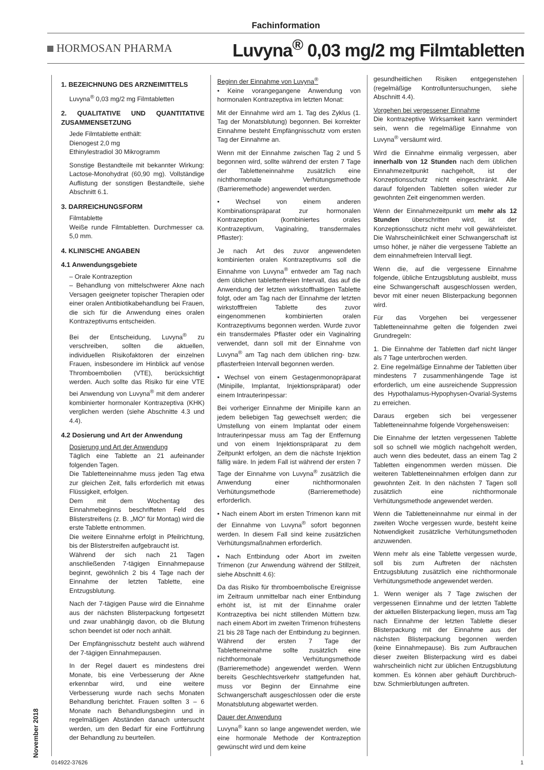Fachinformation
HORMOSAN PHARMA
Luvyna<sup>®</sup> 0,03 mg/2 mg Filmtabletten
1. BEZEICHNUNG DES ARZNEIMITTELS
Luvyna<sup>®</sup> 0,03 mg/2 mg Filmtabletten
2. QUALITATIVE UND QUANTITATIVE ZUSAMMENSETZUNG
Jede Filmtablette enthält:
Dienogest 2,0 mg
Ethinylestradiol 30 Mikrogramm
Sonstige Bestandteile mit bekannter Wirkung: Lactose-Monohydrat (60,90 mg). Vollständige Auflistung der sonstigen Bestandteile, siehe Abschnitt 6.1.
3. DARREICHUNGSFORM
Filmtablette
Weiße runde Filmtabletten. Durchmesser ca. 5,0 mm.
4. KLINISCHE ANGABEN
4.1 Anwendungsgebiete
– Orale Kontrazeption
– Behandlung von mittelschwerer Akne nach Versagen geeigneter topischer Therapien oder einer oralen Antibiotikabehandlung bei Frauen, die sich für die Anwendung eines oralen Kontrazeptivums entscheiden.
Bei der Entscheidung, Luvyna<sup>®</sup> zu verschreiben, sollten die aktuellen, individuellen Risikofaktoren der einzelnen Frauen, insbesondere im Hinblick auf venöse Thromboembolien (VTE), berücksichtigt werden. Auch sollte das Risiko für eine VTE bei Anwendung von Luvyna<sup>®</sup> mit dem anderer kombinierter hormonaler Kontrazeptiva (KHK) verglichen werden (siehe Abschnitte 4.3 und 4.4).
4.2 Dosierung und Art der Anwendung
Dosierung und Art der Anwendung
Täglich eine Tablette an 21 aufeinander folgenden Tagen.
Die Tabletteneinnahme muss jeden Tag etwa zur gleichen Zeit, falls erforderlich mit etwas Flüssigkeit, erfolgen.
Dem mit dem Wochentag des Einnahmebeginns beschrifteten Feld des Blisterstreifens (z. B. „MO“ für Montag) wird die erste Tablette entnommen.
Die weitere Einnahme erfolgt in Pfeilrichtung, bis der Blisterstreifen aufgebraucht ist.
Während der sich nach 21 Tagen anschließenden 7-tägigen Einnahmepause beginnt, gewöhnlich 2 bis 4 Tage nach der Einnahme der letzten Tablette, eine Entzugsblutung.
Nach der 7-tägigen Pause wird die Einnahme aus der nächsten Blisterpackung fortgesetzt und zwar unabhängig davon, ob die Blutung schon beendet ist oder noch anhält.
Der Empfängnisschutz besteht auch während der 7-tägigen Einnahmepausen.
In der Regel dauert es mindestens drei Monate, bis eine Verbesserung der Akne erkennbar wird, und eine weitere Verbesserung wurde nach sechs Monaten Behandlung berichtet. Frauen sollten 3 – 6 Monate nach Behandlungsbeginn und in regelmäßigen Abständen danach untersucht werden, um den Bedarf für eine Fortführung der Behandlung zu beurteilen.
Beginn der Einnahme von Luvyna<sup>®</sup>
• Keine vorangegangene Anwendung von hormonalen Kontrazeptiva im letzten Monat:
Mit der Einnahme wird am 1. Tag des Zyklus (1. Tag der Monatsblutung) begonnen. Bei korrekter Einnahme besteht Empfängnisschutz vom ersten Tag der Einnahme an.
Wenn mit der Einnahme zwischen Tag 2 und 5 begonnen wird, sollte während der ersten 7 Tage der Tabletteneinnahme zusätzlich eine nichthormonale Verhütungsmethode (Barrieremethode) angewendet werden.
• Wechsel von einem anderen Kombinationspräparat zur hormonalen Kontrazeption (kombiniertes orales Kontrazeptivum, Vaginalring, transdermales Pflaster):
Je nach Art des zuvor angewendeten kombinierten oralen Kontrazeptivums soll die Einnahme von Luvyna<sup>®</sup> entweder am Tag nach dem üblichen tablettenfreien Intervall, das auf die Anwendung der letzten wirkstoffhaltigen Tablette folgt, oder am Tag nach der Einnahme der letzten wirkstofffreien Tablette des zuvor eingenommenen kombinierten oralen Kontrazeptivums begonnen werden. Wurde zuvor ein transdermales Pflaster oder ein Vaginalring verwendet, dann soll mit der Einnahme von Luvyna<sup>®</sup> am Tag nach dem üblichen ring- bzw. pflasterfreien Intervall begonnen werden.
• Wechsel von einem Gestagenmonopräparat (Minipille, Implantat, Injektionspräparat) oder einem Intrauterinpessar:
Bei vorheriger Einnahme der Minipille kann an jedem beliebigen Tag gewechselt werden; die Umstellung von einem Implantat oder einem Intrauterinpessar muss am Tag der Entfernung und von einem Injektionspräparat zu dem Zeitpunkt erfolgen, an dem die nächste Injektion fällig wäre. In jedem Fall ist während der ersten 7 Tage der Einnahme von Luvyna<sup>®</sup> zusätzlich die Anwendung einer nichthormonalen Verhütungsmethode (Barrieremethode) erforderlich.
• Nach einem Abort im ersten Trimenon kann mit der Einnahme von Luvyna<sup>®</sup> sofort begonnen werden. In diesem Fall sind keine zusätzlichen Verhütungsmaßnahmen erforderlich.
• Nach Entbindung oder Abort im zweiten Trimenon (zur Anwendung während der Stillzeit, siehe Abschnitt 4.6):
Da das Risiko für thromboembolische Ereignisse im Zeitraum unmittelbar nach einer Entbindung erhöht ist, ist mit der Einnahme oraler Kontrazeptiva bei nicht stillenden Müttern bzw. nach einem Abort im zweiten Trimenon frühestens 21 bis 28 Tage nach der Entbindung zu beginnen. Während der ersten 7 Tage der Tabletteneinnahme sollte zusätzlich eine nichthormonale Verhütungsmethode (Barrieremethode) angewendet werden. Wenn bereits Geschlechtsverkehr stattgefunden hat, muss vor Beginn der Einnahme eine Schwangerschaft ausgeschlossen oder die erste Monatsblutung abgewartet werden.
Dauer der Anwendung
Luvyna<sup>®</sup> kann so lange angewendet werden, wie eine hormonale Methode der Kontrazeption gewünscht wird und dem keine
gesundheitlichen Risiken entgegenstehen (regelmäßige Kontrolluntersuchungen, siehe Abschnitt 4.4).
Vorgehen bei vergessener Einnahme
Die kontrazeptive Wirksamkeit kann vermindert sein, wenn die regelmäßige Einnahme von Luvyna<sup>®</sup> versäumt wird.
Wird die Einnahme einmalig vergessen, aber innerhalb von 12 Stunden nach dem üblichen Einnahmezeitpunkt nachgeholt, ist der Konzeptionsschutz nicht eingeschränkt. Alle darauf folgenden Tabletten sollen wieder zur gewohnten Zeit eingenommen werden.
Wenn der Einnahmezeitpunkt um mehr als 12 Stunden überschritten wird, ist der Konzeptionsschutz nicht mehr voll gewährleistet. Die Wahrscheinlichkeit einer Schwangerschaft ist umso höher, je näher die vergessene Tablette an dem einnahmefreien Intervall liegt.
Wenn die, auf die vergessene Einnahme folgende, übliche Entzugsblutung ausbleibt, muss eine Schwangerschaft ausgeschlossen werden, bevor mit einer neuen Blisterpackung begonnen wird.
Für das Vorgehen bei vergessener Tabletteneinnahme gelten die folgenden zwei Grundregeln:
1. Die Einnahme der Tabletten darf nicht länger als 7 Tage unterbrochen werden.
2. Eine regelmäßige Einnahme der Tabletten über mindestens 7 zusammenhängende Tage ist erforderlich, um eine ausreichende Suppression des Hypothalamus-Hypophysen-Ovarial-Systems zu erreichen.
Daraus ergeben sich bei vergessener Tabletteneinnahme folgende Vorgehensweisen:
Die Einnahme der letzten vergessenen Tablette soll so schnell wie möglich nachgeholt werden, auch wenn dies bedeutet, dass an einem Tag 2 Tabletten eingenommen werden müssen. Die weiteren Tabletteneinnahmen erfolgen dann zur gewohnten Zeit. In den nächsten 7 Tagen soll zusätzlich eine nichthormonale Verhütungsmethode angewendet werden.
Wenn die Tabletteneinnahme nur einmal in der zweiten Woche vergessen wurde, besteht keine Notwendigkeit zusätzliche Verhütungsmethoden anzuwenden.
Wenn mehr als eine Tablette vergessen wurde, soll bis zum Auftreten der nächsten Entzugsblutung zusätzlich eine nichthormonale Verhütungsmethode angewendet werden.
1. Wenn weniger als 7 Tage zwischen der vergessenen Einnahme und der letzten Tablette der aktuellen Blisterpackung liegen, muss am Tag nach Einnahme der letzten Tablette dieser Blisterpackung mit der Einnahme aus der nächsten Blisterpackung begonnen werden (keine Einnahmepause). Bis zum Aufbrauchen dieser zweiten Blisterpackung wird es dabei wahrscheinlich nicht zur üblichen Entzugsblutung kommen. Es können aber gehäuft Durchbruch- bzw. Schmierblutungen auftreten.
November 2018
014922-37626 1